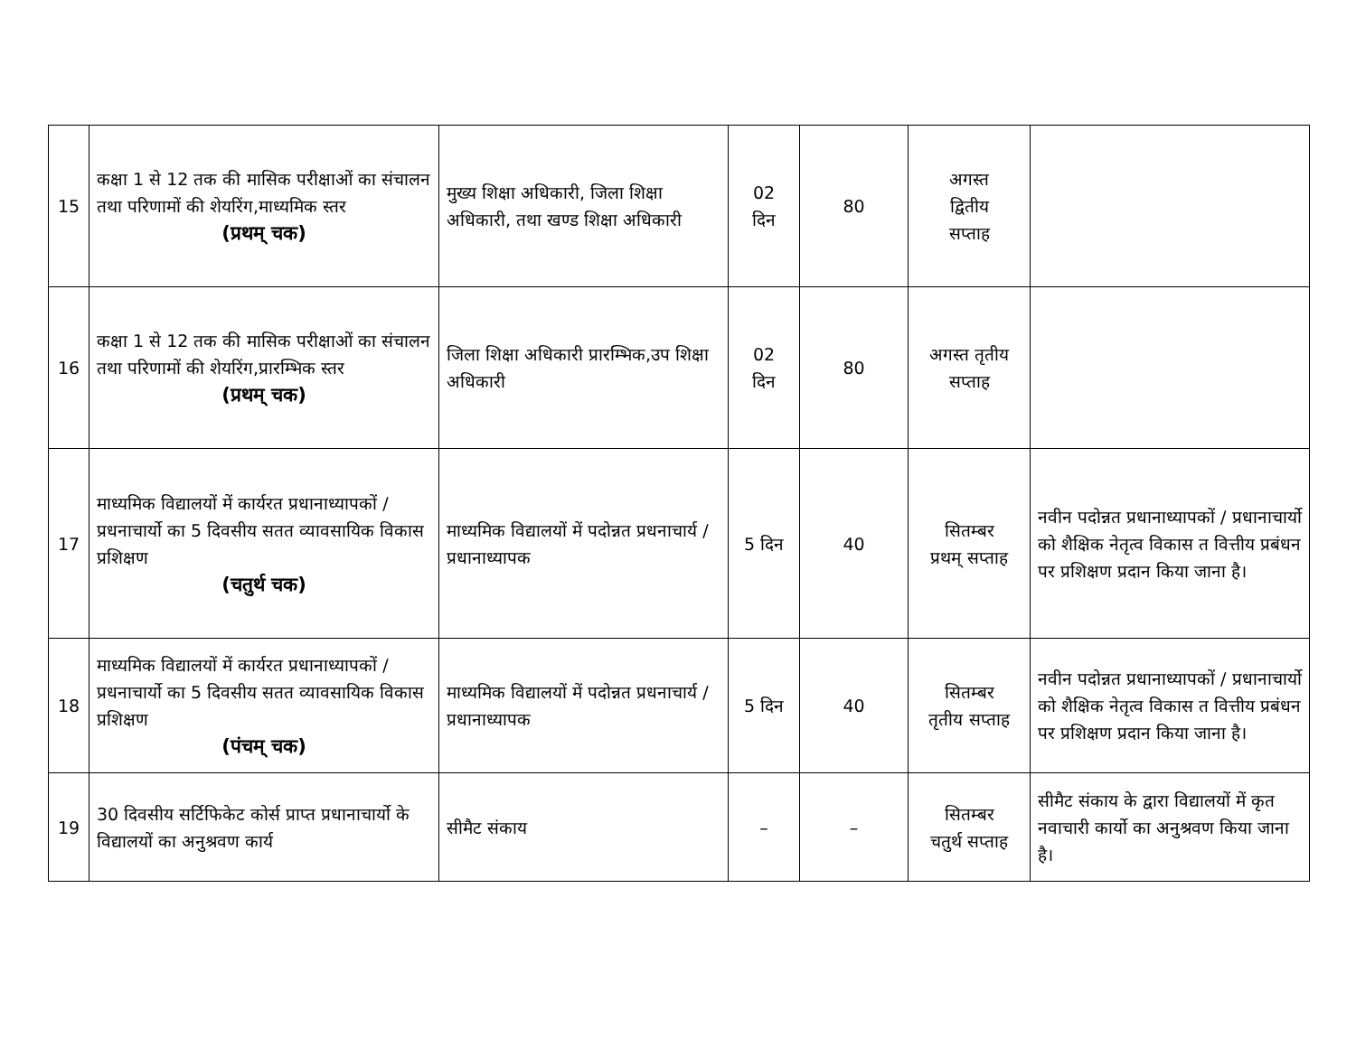| 15 | कक्षा 1 से 12 तक की मासिक परीक्षाओं का संचालन तथा परिणामों की शेयरिंग,माध्यमिक स्तर (प्रथम् चक) | मुख्य शिक्षा अधिकारी, जिला शिक्षा अधिकारी, तथा खण्ड शिक्षा अधिकारी | 02 दिन | 80 | अगस्त द्वितीय सप्ताह | |
| 16 | कक्षा 1 से 12 तक की मासिक परीक्षाओं का संचालन तथा परिणामों की शेयरिंग,प्रारम्भिक स्तर (प्रथम् चक) | जिला शिक्षा अधिकारी प्रारम्भिक,उप शिक्षा अधिकारी | 02 दिन | 80 | अगस्त तृतीय सप्ताह | |
| 17 | माध्यमिक विद्यालयों में कार्यरत प्रधानाध्यापकों / प्रधनाचार्यो का 5 दिवसीय सतत व्यावसायिक विकास प्रशिक्षण (चतुर्थ चक) | माध्यमिक विद्यालयों में पदोन्नत प्रधनाचार्य / प्रधानाध्यापक | 5 दिन | 40 | सितम्बर प्रथम् सप्ताह | नवीन पदोन्नत प्रधानाध्यापकों / प्रधानाचार्यो को शैक्षिक नेतृत्व विकास त वित्तीय प्रबंधन पर प्रशिक्षण प्रदान किया जाना है। |
| 18 | माध्यमिक विद्यालयों में कार्यरत प्रधानाध्यापकों / प्रधनाचार्यो का 5 दिवसीय सतत व्यावसायिक विकास प्रशिक्षण (पंचम् चक) | माध्यमिक विद्यालयों में पदोन्नत प्रधनाचार्य / प्रधानाध्यापक | 5 दिन | 40 | सितम्बर तृतीय सप्ताह | नवीन पदोन्नत प्रधानाध्यापकों / प्रधानाचार्यो को शैक्षिक नेतृत्व विकास त वित्तीय प्रबंधन पर प्रशिक्षण प्रदान किया जाना है। |
| 19 | 30 दिवसीय सर्टिफिकेट कोर्स प्राप्त प्रधानाचार्यो के विद्यालयों का अनुश्रवण कार्य | सीमैट संकाय | – | – | सितम्बर चतुर्थ सप्ताह | सीमैट संकाय के द्वारा विद्यालयों में कृत नवाचारी कार्यो का अनुश्रवण किया जाना है। |